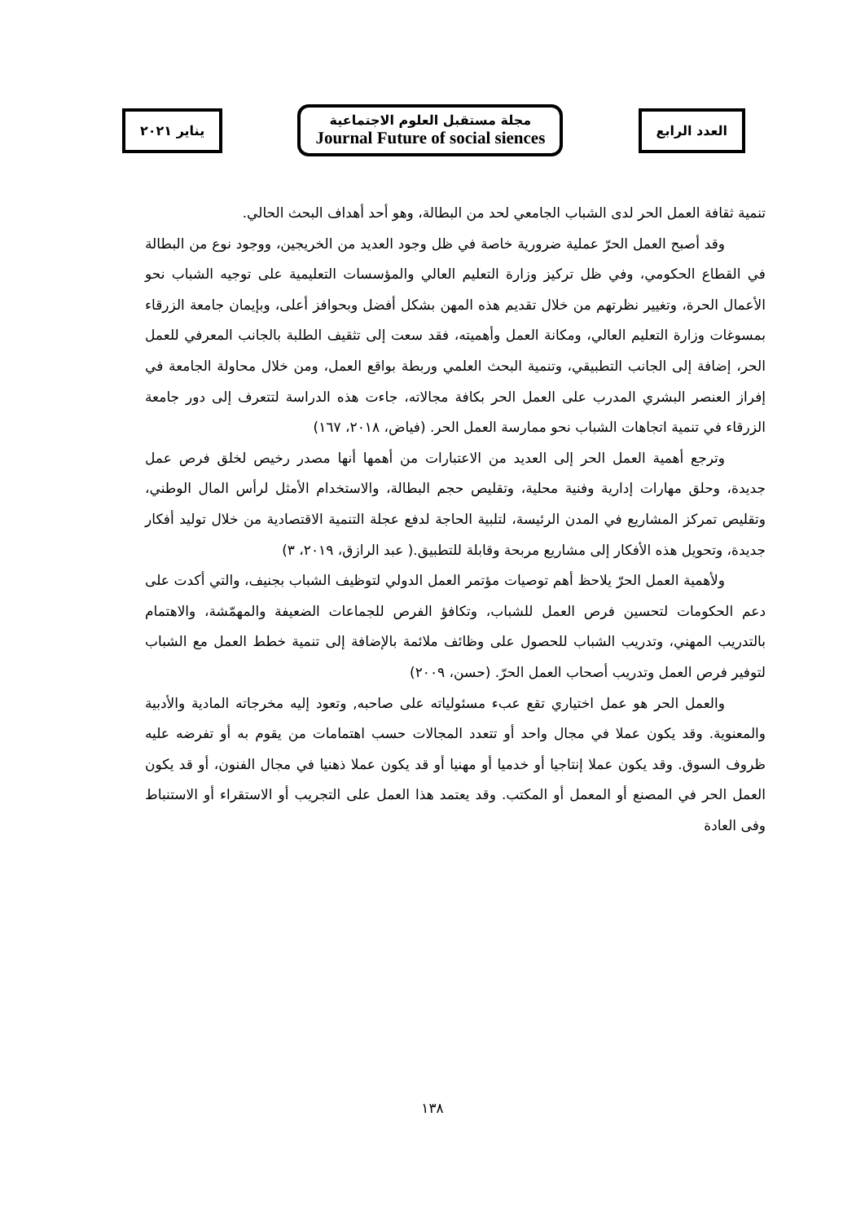العدد الرابع
مجلة مستقبل العلوم الاجتماعية
Journal Future of social siences
يناير ٢٠٢١
تنمية ثقافة العمل الحر لدى الشباب الجامعي لحد من البطالة، وهو أحد أهداف البحث الحالي.
وقد أصبح العمل الحرّ عملية ضرورية خاصة في ظل وجود العديد من الخريجين، ووجود نوع من البطالة في القطاع الحكومي، وفي ظل تركيز وزارة التعليم العالي والمؤسسات التعليمية على توجيه الشباب نحو الأعمال الحرة، وتغيير نظرتهم من خلال تقديم هذه المهن بشكل أفضل وبحوافز أعلى، وبإيمان جامعة الزرقاء بمسوغات وزارة التعليم العالي، ومكانة العمل وأهميته، فقد سعت إلى تثقيف الطلبة بالجانب المعرفي للعمل الحر، إضافة إلى الجانب التطبيقي، وتنمية البحث العلمي وربطة بواقع العمل، ومن خلال محاولة الجامعة في إفراز العنصر البشري المدرب على العمل الحر بكافة مجالاته، جاءت هذه الدراسة لتتعرف إلى دور جامعة الزرقاء في تنمية اتجاهات الشباب نحو ممارسة العمل الحر. (فياض، ٢٠١٨، ١٦٧)
وترجع أهمية العمل الحر إلى العديد من الاعتبارات من أهمها أنها مصدر رخيص لخلق فرص عمل جديدة، وحلق مهارات إدارية وفنية محلية، وتقليص حجم البطالة، والاستخدام الأمثل لرأس المال الوطني، وتقليص تمركز المشاريع في المدن الرئيسة، لتلبية الحاجة لدفع عجلة التنمية الاقتصادية من خلال توليد أفكار جديدة، وتحويل هذه الأفكار إلى مشاريع مربحة وقابلة للتطبيق.( عبد الرازق، ٢٠١٩، ٣)
ولأهمية العمل الحرّ يلاحظ أهم توصيات مؤتمر العمل الدولي لتوظيف الشباب بجنيف، والتي أكدت على دعم الحكومات لتحسين فرص العمل للشباب، وتكافؤ الفرص للجماعات الضعيفة والمهمّشة، والاهتمام بالتدريب المهني، وتدريب الشباب للحصول على وظائف ملائمة بالإضافة إلى تنمية خطط العمل مع الشباب لتوفير فرص العمل وتدريب أصحاب العمل الحرّ. (حسن، ٢٠٠٩)
والعمل الحر هو عمل اختياري تقع عبء مسئولياته على صاحبه, وتعود إليه مخرجاته المادية والأدبية والمعنوية. وقد يكون عملا في مجال واحد أو تتعدد المجالات حسب اهتمامات من يقوم به أو تفرضه عليه ظروف السوق. وقد يكون عملا إنتاجيا أو خدميا أو مهنيا أو قد يكون عملا ذهنيا في مجال الفنون، أو قد يكون العمل الحر في المصنع أو المعمل أو المكتب. وقد يعتمد هذا العمل على التجريب أو الاستقراء أو الاستنباط وفى العادة
١٣٨